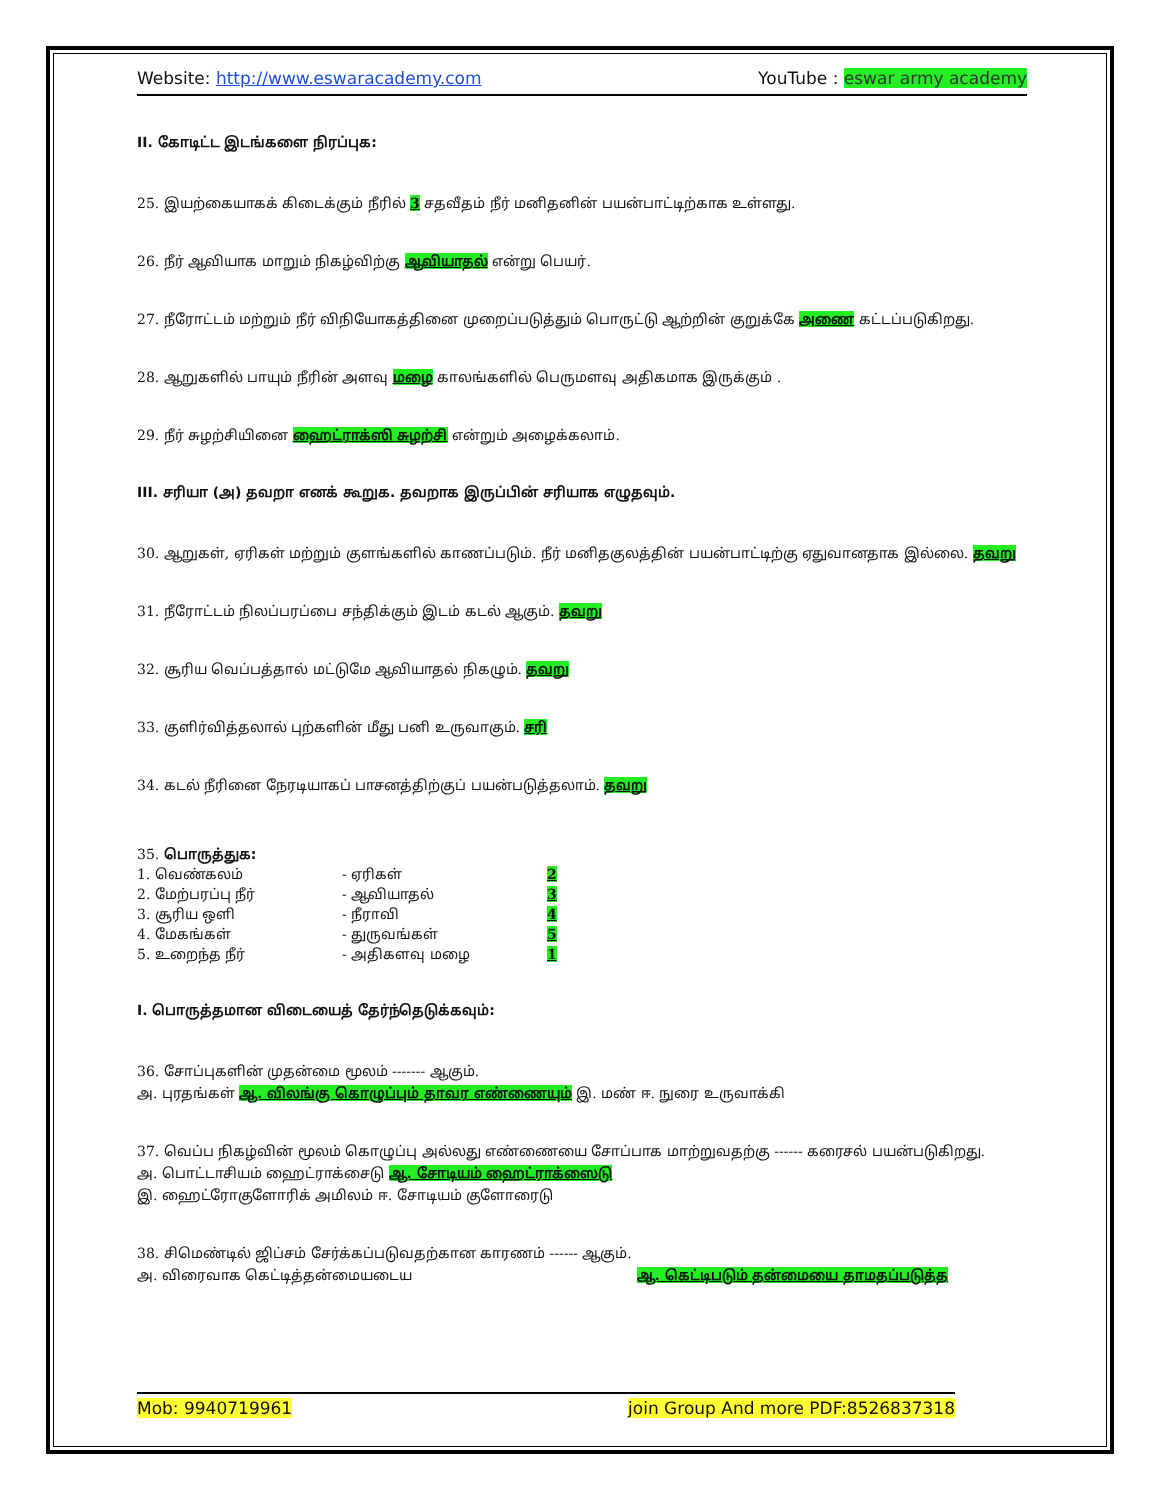Website: http://www.eswaracademy.com YouTube : eswar army academy
II. கோடிட்ட இடங்களை நிரப்புக:
25. இயற்கையாகக் கிடைக்கும் நீரில் 3 சதவீதம் நீர் மனிதனின் பயன்பாட்டிற்காக உள்ளது.
26. நீர் ஆவியாக மாறும் நிகழ்விற்கு ஆவியாதல் என்று பெயர்.
27. நீரோட்டம் மற்றும் நீர் விநியோகத்தினை முறைப்படுத்தும் பொருட்டு ஆற்றின் குறுக்கே அணை கட்டப்படுகிறது.
28. ஆறுகளில் பாயும் நீரின் அளவு மழை காலங்களில் பெருமளவு அதிகமாக இருக்கும் .
29. நீர் சுழற்சியினை ஹைட்ராக்ஸி சுழற்சி என்றும் அழைக்கலாம்.
III. சரியா (அ) தவறா எனக் கூறுக. தவறாக இருப்பின் சரியாக எழுதவும்.
30. ஆறுகள், ஏரிகள் மற்றும் குளங்களில் காணப்படும். நீர் மனிதகுலத்தின் பயன்பாட்டிற்கு ஏதுவானதாக இல்லை. தவறு
31. நீரோட்டம் நிலப்பரப்பை சந்திக்கும் இடம் கடல் ஆகும். தவறு
32. சூரிய வெப்பத்தால் மட்டுமே ஆவியாதல் நிகழும். தவறு
33. குளிர்வித்தலால் புற்களின் மீது பனி உருவாகும். சரி
34. கடல் நீரினை நேரடியாகப் பாசனத்திற்குப் பயன்படுத்தலாம். தவறு
35. பொருத்துக:
| 1. வெண்கலம் | - ஏரிகள் | 2 |
| 2. மேற்பரப்பு நீர் | - ஆவியாதல் | 3 |
| 3. சூரிய ஒளி | - நீராவி | 4 |
| 4. மேகங்கள் | - துருவங்கள் | 5 |
| 5. உறைந்த நீர் | - அதிகளவு மழை | 1 |
I. பொருத்தமான விடையைத் தேர்ந்தெடுக்கவும்:
36. சோப்புகளின் முதன்மை மூலம் ------- ஆகும்.
அ. புரதங்கள் ஆ. விலங்கு கொழுப்பும் தாவர எண்ணையும் இ. மண் ஈ. நுரை உருவாக்கி
37. வெப்ப நிகழ்வின் மூலம் கொழுப்பு அல்லது எண்ணையை சோப்பாக மாற்றுவதற்கு ------ கரைசல் பயன்படுகிறது.
அ. பொட்டாசியம் ஹைட்ராக்சைடு ஆ. சோடியம் ஹைட்ராக்ஸைடு
இ. ஹைட்ரோகுளோரிக் அமிலம் ஈ. சோடியம் குளோரைடு
38. சிமெண்டில் ஜிப்சம் சேர்க்கப்படுவதற்கான காரணம் ------ ஆகும்.
அ. விரைவாக கெட்டித்தன்மையடைய ஆ. கெட்டிபடும் தன்மையை தாமதப்படுத்த
Mob: 9940719961 join Group And more PDF:8526837318